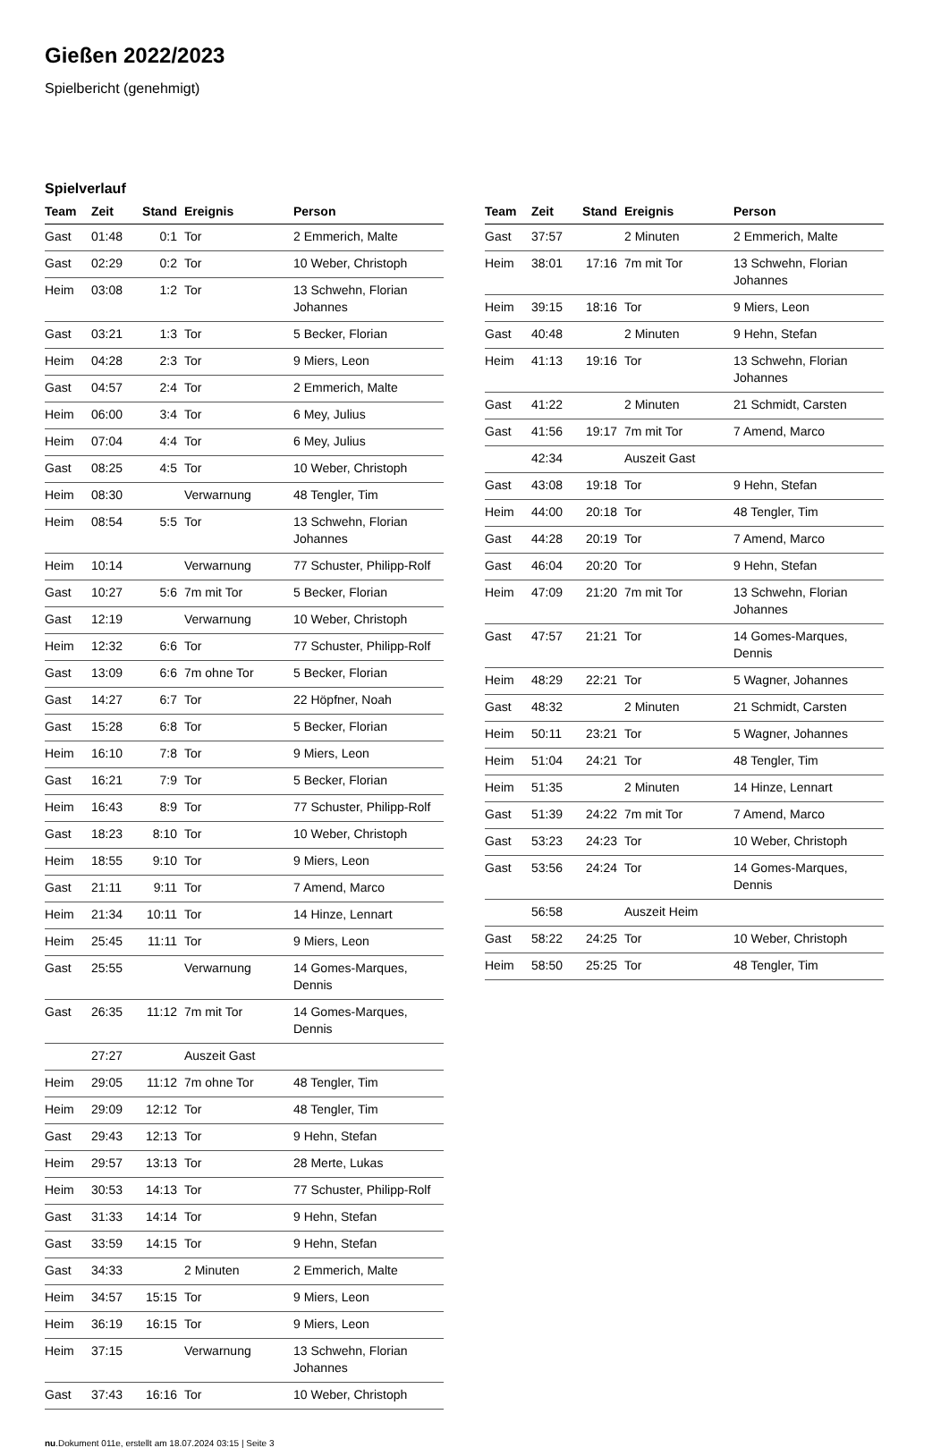Gießen 2022/2023
Spielbericht (genehmigt)
Spielverlauf
| Team | Zeit | Stand | Ereignis | Person |
| --- | --- | --- | --- | --- |
| Gast | 01:48 | 0:1 | Tor | 2 Emmerich, Malte |
| Gast | 02:29 | 0:2 | Tor | 10 Weber, Christoph |
| Heim | 03:08 | 1:2 | Tor | 13 Schwehn, Florian Johannes |
| Gast | 03:21 | 1:3 | Tor | 5 Becker, Florian |
| Heim | 04:28 | 2:3 | Tor | 9 Miers, Leon |
| Gast | 04:57 | 2:4 | Tor | 2 Emmerich, Malte |
| Heim | 06:00 | 3:4 | Tor | 6 Mey, Julius |
| Heim | 07:04 | 4:4 | Tor | 6 Mey, Julius |
| Gast | 08:25 | 4:5 | Tor | 10 Weber, Christoph |
| Heim | 08:30 | | Verwarnung | 48 Tengler, Tim |
| Heim | 08:54 | 5:5 | Tor | 13 Schwehn, Florian Johannes |
| Heim | 10:14 | | Verwarnung | 77 Schuster, Philipp-Rolf |
| Gast | 10:27 | 5:6 | 7m mit Tor | 5 Becker, Florian |
| Gast | 12:19 | | Verwarnung | 10 Weber, Christoph |
| Heim | 12:32 | 6:6 | Tor | 77 Schuster, Philipp-Rolf |
| Gast | 13:09 | 6:6 | 7m ohne Tor | 5 Becker, Florian |
| Gast | 14:27 | 6:7 | Tor | 22 Höpfner, Noah |
| Gast | 15:28 | 6:8 | Tor | 5 Becker, Florian |
| Heim | 16:10 | 7:8 | Tor | 9 Miers, Leon |
| Gast | 16:21 | 7:9 | Tor | 5 Becker, Florian |
| Heim | 16:43 | 8:9 | Tor | 77 Schuster, Philipp-Rolf |
| Gast | 18:23 | 8:10 | Tor | 10 Weber, Christoph |
| Heim | 18:55 | 9:10 | Tor | 9 Miers, Leon |
| Gast | 21:11 | 9:11 | Tor | 7 Amend, Marco |
| Heim | 21:34 | 10:11 | Tor | 14 Hinze, Lennart |
| Heim | 25:45 | 11:11 | Tor | 9 Miers, Leon |
| Gast | 25:55 | | Verwarnung | 14 Gomes-Marques, Dennis |
| Gast | 26:35 | 11:12 | 7m mit Tor | 14 Gomes-Marques, Dennis |
| | 27:27 | | Auszeit Gast | |
| Heim | 29:05 | 11:12 | 7m ohne Tor | 48 Tengler, Tim |
| Heim | 29:09 | 12:12 | Tor | 48 Tengler, Tim |
| Gast | 29:43 | 12:13 | Tor | 9 Hehn, Stefan |
| Heim | 29:57 | 13:13 | Tor | 28 Merte, Lukas |
| Heim | 30:53 | 14:13 | Tor | 77 Schuster, Philipp-Rolf |
| Gast | 31:33 | 14:14 | Tor | 9 Hehn, Stefan |
| Gast | 33:59 | 14:15 | Tor | 9 Hehn, Stefan |
| Gast | 34:33 | | 2 Minuten | 2 Emmerich, Malte |
| Heim | 34:57 | 15:15 | Tor | 9 Miers, Leon |
| Heim | 36:19 | 16:15 | Tor | 9 Miers, Leon |
| Heim | 37:15 | | Verwarnung | 13 Schwehn, Florian Johannes |
| Gast | 37:43 | 16:16 | Tor | 10 Weber, Christoph |
| Team | Zeit | Stand | Ereignis | Person |
| --- | --- | --- | --- | --- |
| Gast | 37:57 | | 2 Minuten | 2 Emmerich, Malte |
| Heim | 38:01 | 17:16 | 7m mit Tor | 13 Schwehn, Florian Johannes |
| Heim | 39:15 | 18:16 | Tor | 9 Miers, Leon |
| Gast | 40:48 | | 2 Minuten | 9 Hehn, Stefan |
| Heim | 41:13 | 19:16 | Tor | 13 Schwehn, Florian Johannes |
| Gast | 41:22 | | 2 Minuten | 21 Schmidt, Carsten |
| Gast | 41:56 | 19:17 | 7m mit Tor | 7 Amend, Marco |
| | 42:34 | | Auszeit Gast | |
| Gast | 43:08 | 19:18 | Tor | 9 Hehn, Stefan |
| Heim | 44:00 | 20:18 | Tor | 48 Tengler, Tim |
| Gast | 44:28 | 20:19 | Tor | 7 Amend, Marco |
| Gast | 46:04 | 20:20 | Tor | 9 Hehn, Stefan |
| Heim | 47:09 | 21:20 | 7m mit Tor | 13 Schwehn, Florian Johannes |
| Gast | 47:57 | 21:21 | Tor | 14 Gomes-Marques, Dennis |
| Heim | 48:29 | 22:21 | Tor | 5 Wagner, Johannes |
| Gast | 48:32 | | 2 Minuten | 21 Schmidt, Carsten |
| Heim | 50:11 | 23:21 | Tor | 5 Wagner, Johannes |
| Heim | 51:04 | 24:21 | Tor | 48 Tengler, Tim |
| Heim | 51:35 | | 2 Minuten | 14 Hinze, Lennart |
| Gast | 51:39 | 24:22 | 7m mit Tor | 7 Amend, Marco |
| Gast | 53:23 | 24:23 | Tor | 10 Weber, Christoph |
| Gast | 53:56 | 24:24 | Tor | 14 Gomes-Marques, Dennis |
| | 56:58 | | Auszeit Heim | |
| Gast | 58:22 | 24:25 | Tor | 10 Weber, Christoph |
| Heim | 58:50 | 25:25 | Tor | 48 Tengler, Tim |
nu.Dokument 011e, erstellt am 18.07.2024 03:15 | Seite 3